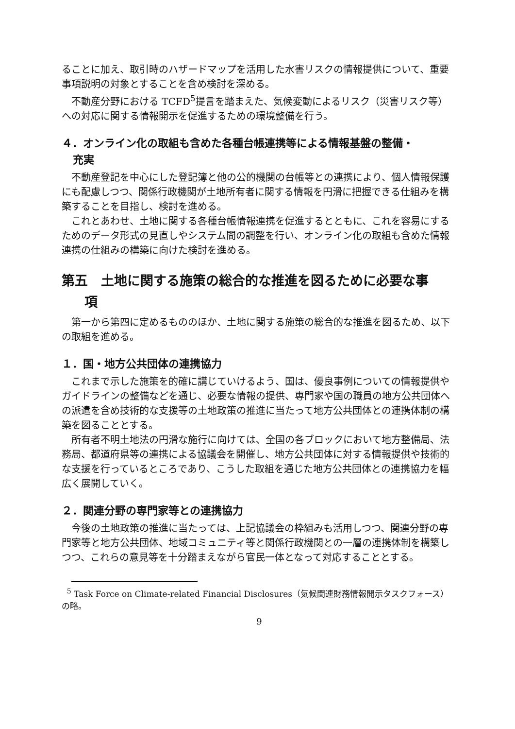ることに加え、取引時のハザードマップを活用した水害リスクの情報提供について、重要事項説明の対象とすることを含め検討を深める。
不動産分野における TCFD<sup>5</sup>提言を踏まえた、気候変動によるリスク（災害リスク等）への対応に関する情報開示を促進するための環境整備を行う。
４．オンライン化の取組も含めた各種台帳連携等による情報基盤の整備・
充実
不動産登記を中心にした登記簿と他の公的機関の台帳等との連携により、個人情報保護にも配慮しつつ、関係行政機関が土地所有者に関する情報を円滑に把握できる仕組みを構築することを目指し、検討を進める。
これとあわせ、土地に関する各種台帳情報連携を促進するとともに、これを容易にするためのデータ形式の見直しやシステム間の調整を行い、オンライン化の取組も含めた情報連携の仕組みの構築に向けた検討を進める。
第五　土地に関する施策の総合的な推進を図るために必要な事
項
第一から第四に定めるもののほか、土地に関する施策の総合的な推進を図るため、以下の取組を進める。
１．国・地方公共団体の連携協力
これまで示した施策を的確に講じていけるよう、国は、優良事例についての情報提供やガイドラインの整備などを通じ、必要な情報の提供、専門家や国の職員の地方公共団体への派遣を含め技術的な支援等の土地政策の推進に当たって地方公共団体との連携体制の構築を図ることとする。
所有者不明土地法の円滑な施行に向けては、全国の各ブロックにおいて地方整備局、法務局、都道府県等の連携による協議会を開催し、地方公共団体に対する情報提供や技術的な支援を行っているところであり、こうした取組を通じた地方公共団体との連携協力を幅広く展開していく。
２．関連分野の専門家等との連携協力
今後の土地政策の推進に当たっては、上記協議会の枠組みも活用しつつ、関連分野の専門家等と地方公共団体、地域コミュニティ等と関係行政機関との一層の連携体制を構築しつつ、これらの意見等を十分踏まえながら官民一体となって対応することとする。
<sup>5</sup> Task Force on Climate-related Financial Disclosures（気候関連財務情報開示タスクフォース）の略。
9